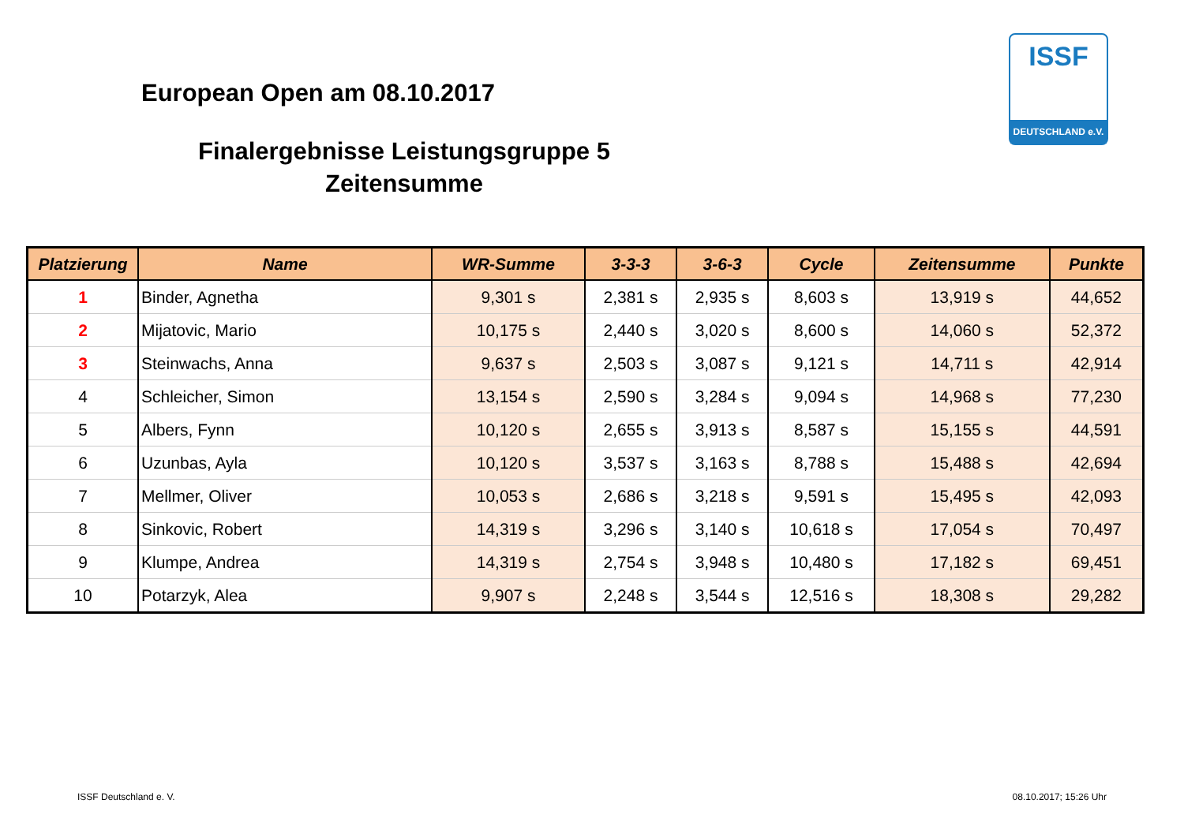European Open am 08.10.2017
Finalergebnisse Leistungsgruppe 5
Zeitensumme
ISSF
DEUTSCHLAND e.V.
| Platzierung | Name | WR-Summe | 3-3-3 | 3-6-3 | Cycle | Zeitensumme | Punkte |
| --- | --- | --- | --- | --- | --- | --- | --- |
| 1 | Binder, Agnetha | 9,301 s | 2,381 s | 2,935 s | 8,603 s | 13,919 s | 44,652 |
| 2 | Mijatovic, Mario | 10,175 s | 2,440 s | 3,020 s | 8,600 s | 14,060 s | 52,372 |
| 3 | Steinwachs, Anna | 9,637 s | 2,503 s | 3,087 s | 9,121 s | 14,711 s | 42,914 |
| 4 | Schleicher, Simon | 13,154 s | 2,590 s | 3,284 s | 9,094 s | 14,968 s | 77,230 |
| 5 | Albers, Fynn | 10,120 s | 2,655 s | 3,913 s | 8,587 s | 15,155 s | 44,591 |
| 6 | Uzunbas, Ayla | 10,120 s | 3,537 s | 3,163 s | 8,788 s | 15,488 s | 42,694 |
| 7 | Mellmer, Oliver | 10,053 s | 2,686 s | 3,218 s | 9,591 s | 15,495 s | 42,093 |
| 8 | Sinkovic, Robert | 14,319 s | 3,296 s | 3,140 s | 10,618 s | 17,054 s | 70,497 |
| 9 | Klumpe, Andrea | 14,319 s | 2,754 s | 3,948 s | 10,480 s | 17,182 s | 69,451 |
| 10 | Potarzyk, Alea | 9,907 s | 2,248 s | 3,544 s | 12,516 s | 18,308 s | 29,282 |
ISSF Deutschland e. V. 08.10.2017; 15:26 Uhr